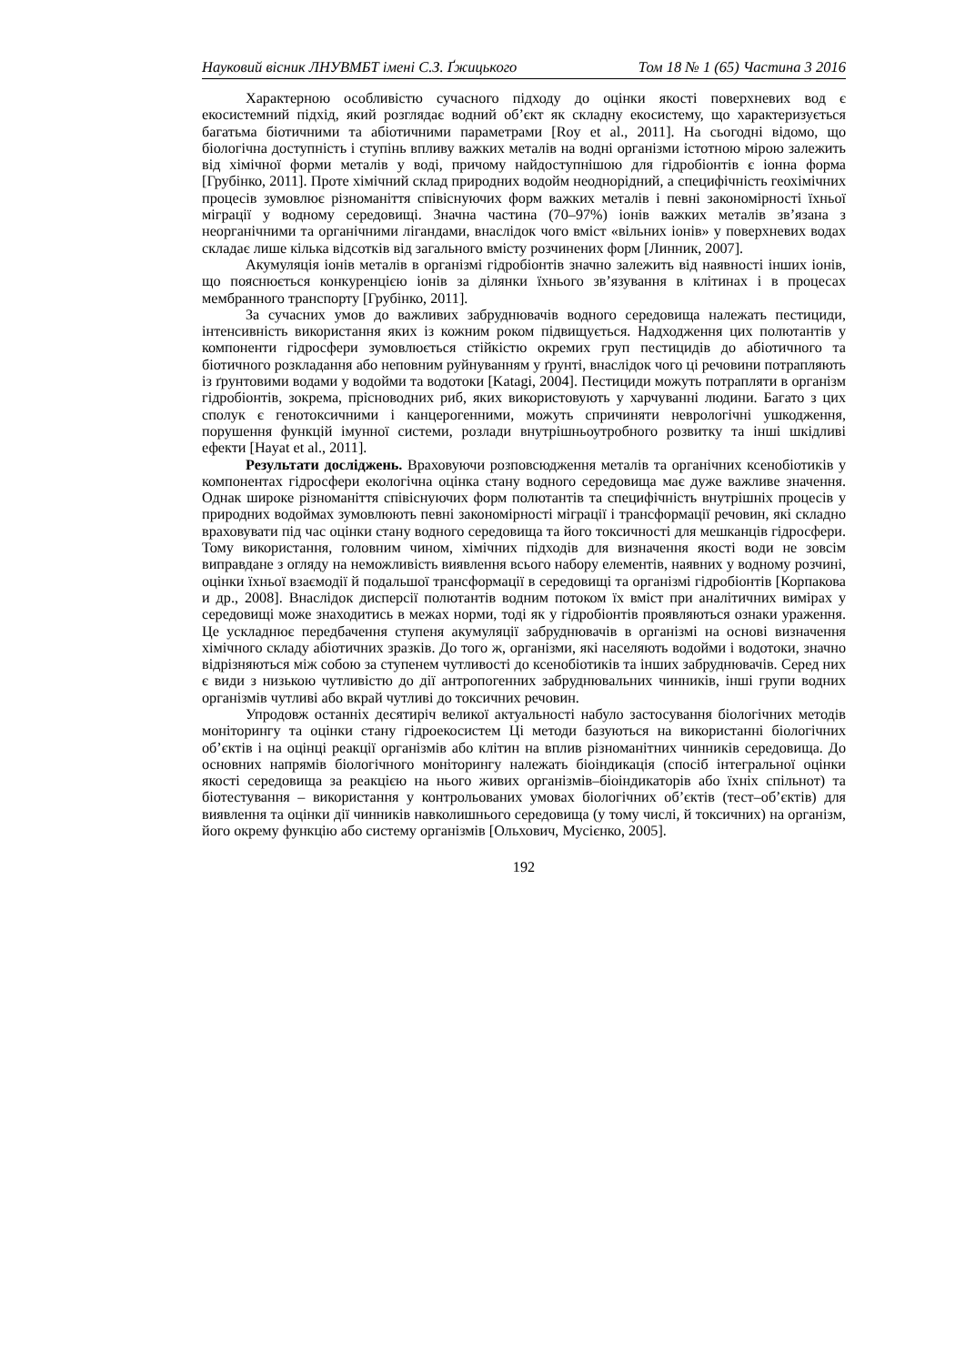Науковий вісник ЛНУВМБТ імені С.З. Ґжицького Том 18 № 1 (65) Частина 3 2016
Характерною особливістю сучасного підходу до оцінки якості поверхневих вод є екосистемний підхід, який розглядає водний об’єкт як складну екосистему, що характеризується багатьма біотичними та абіотичними параметрами [Roy et al., 2011]. На сьогодні відомо, що біологічна доступність і ступінь впливу важких металів на водні організми істотною мірою залежить від хімічної форми металів у воді, причому найдоступнішою для гідробіонтів є іонна форма [Грубінко, 2011]. Проте хімічний склад природних водойм неоднорідний, а специфічність геохімічних процесів зумовлює різноманіття співіснуючих форм важких металів і певні закономірності їхньої міграції у водному середовищі. Значна частина (70–97%) іонів важких металів зв’язана з неорганічними та органічними лігандами, внаслідок чого вміст «вільних іонів» у поверхневих водах складає лише кілька відсотків від загального вмісту розчинених форм [Линник, 2007].
Акумуляція іонів металів в організмі гідробіонтів значно залежить від наявності інших іонів, що пояснюється конкуренцією іонів за ділянки їхнього зв’язування в клітинах і в процесах мембранного транспорту [Грубінко, 2011].
За сучасних умов до важливих забруднювачів водного середовища належать пестициди, інтенсивність використання яких із кожним роком підвищується. Надходження цих полютантів у компоненти гідросфери зумовлюється стійкістю окремих груп пестицидів до абіотичного та біотичного розкладання або неповним руйнуванням у ґрунті, внаслідок чого ці речовини потрапляють із ґрунтовими водами у водойми та водотоки [Katagi, 2004]. Пестициди можуть потрапляти в організм гідробіонтів, зокрема, прісноводних риб, яких використовують у харчуванні людини. Багато з цих сполук є генотоксичними і канцерогенними, можуть спричиняти неврологічні ушкодження, порушення функцій імунної системи, розлади внутрішньоутробного розвитку та інші шкідливі ефекти [Hayat et al., 2011].
Результати досліджень. Враховуючи розповсюдження металів та органічних ксенобіотиків у компонентах гідросфери екологічна оцінка стану водного середовища має дуже важливе значення. Однак широке різноманіття співіснуючих форм полютантів та специфічність внутрішніх процесів у природних водоймах зумовлюють певні закономірності міграції і трансформації речовин, які складно враховувати під час оцінки стану водного середовища та його токсичності для мешканців гідросфери. Тому використання, головним чином, хімічних підходів для визначення якості води не зовсім виправдане з огляду на неможливість виявлення всього набору елементів, наявних у водному розчині, оцінки їхньої взаємодії й подальшої трансформації в середовищі та організмі гідробіонтів [Корпакова и др., 2008]. Внаслідок дисперсії полютантів водним потоком їх вміст при аналітичних вимірах у середовищі може знаходитись в межах норми, тоді як у гідробіонтів проявляються ознаки ураження. Це ускладнює передбачення ступеня акумуляції забруднювачів в організмі на основі визначення хімічного складу абіотичних зразків. До того ж, організми, які населяють водойми і водотоки, значно відрізняються між собою за ступенем чутливості до ксенобіотиків та інших забруднювачів. Серед них є види з низькою чутливістю до дії антропогенних забруднювальних чинників, інші групи водних організмів чутливі або вкрай чутливі до токсичних речовин.
Упродовж останніх десятиріч великої актуальності набуло застосування біологічних методів моніторингу та оцінки стану гідроекосистем Ці методи базуються на використанні біологічних об’єктів і на оцінці реакції організмів або клітин на вплив різноманітних чинників середовища. До основних напрямів біологічного моніторингу належать біоіндикація (спосіб інтегральної оцінки якості середовища за реакцією на нього живих організмів–біоіндикаторів або їхніх спільнот) та біотестування – використання у контрольованих умовах біологічних об’єктів (тест–об’єктів) для виявлення та оцінки дії чинників навколишнього середовища (у тому числі, й токсичних) на організм, його окрему функцію або систему організмів [Ольхович, Мусієнко, 2005].
192